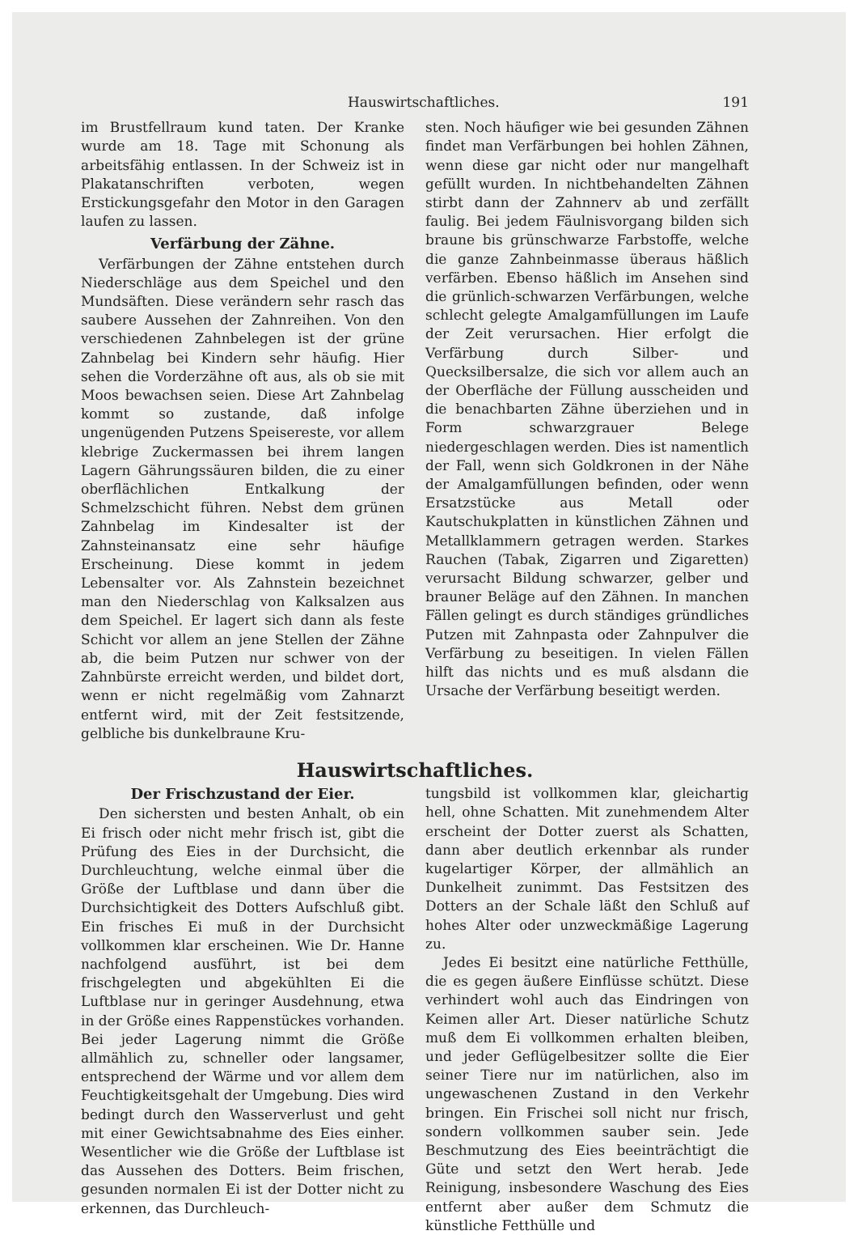Hauswirtschaftliches. 191
im Brustfellraum kund taten. Der Kranke wurde am 18. Tage mit Schonung als arbeitsfähig entlassen. In der Schweiz ist in Plakatanschriften verboten, wegen Erstickungsgefahr den Motor in den Garagen laufen zu lassen.
Verfärbung der Zähne.
Verfärbungen der Zähne entstehen durch Niederschläge aus dem Speichel und den Mundsäften. Diese verändern sehr rasch das saubere Aussehen der Zahnreihen. Von den verschiedenen Zahnbelegen ist der grüne Zahnbelag bei Kindern sehr häufig. Hier sehen die Vorderzähne oft aus, als ob sie mit Moos bewachsen seien. Diese Art Zahnbelag kommt so zustande, daß infolge ungenügenden Putzens Speisereste, vor allem klebrige Zuckermassen bei ihrem langen Lagern Gährungssäuren bilden, die zu einer oberflächlichen Entkalkung der Schmelzschicht führen. Nebst dem grünen Zahnbelag im Kindesalter ist der Zahnsteinansatz eine sehr häufige Erscheinung. Diese kommt in jedem Lebensalter vor. Als Zahnstein bezeichnet man den Niederschlag von Kalksalzen aus dem Speichel. Er lagert sich dann als feste Schicht vor allem an jene Stellen der Zähne ab, die beim Putzen nur schwer von der Zahnbürste erreicht werden, und bildet dort, wenn er nicht regelmäßig vom Zahnarzt entfernt wird, mit der Zeit festsitzende, gelbliche bis dunkelbraune Kru-
sten. Noch häufiger wie bei gesunden Zähnen findet man Verfärbungen bei hohlen Zähnen, wenn diese gar nicht oder nur mangelhaft gefüllt wurden. In nichtbehandelten Zähnen stirbt dann der Zahnnerv ab und zerfällt faulig. Bei jedem Fäulnisvorgang bilden sich braune bis grünschwarze Farbstoffe, welche die ganze Zahnbeinmasse überaus häßlich verfärben. Ebenso häßlich im Ansehen sind die grünlich-schwarzen Verfärbungen, welche schlecht gelegte Amalgamfüllungen im Laufe der Zeit verursachen. Hier erfolgt die Verfärbung durch Silber- und Quecksilbersalze, die sich vor allem auch an der Oberfläche der Füllung ausscheiden und die benachbarten Zähne überziehen und in Form schwarzgrauer Belege niedergeschlagen werden. Dies ist namentlich der Fall, wenn sich Goldkronen in der Nähe der Amalgamfüllungen befinden, oder wenn Ersatzstücke aus Metall oder Kautschukplatten in künstlichen Zähnen und Metallklammern getragen werden. Starkes Rauchen (Tabak, Zigarren und Zigaretten) verursacht Bildung schwarzer, gelber und brauner Beläge auf den Zähnen. In manchen Fällen gelingt es durch ständiges gründliches Putzen mit Zahnpasta oder Zahnpulver die Verfärbung zu beseitigen. In vielen Fällen hilft das nichts und es muß alsdann die Ursache der Verfärbung beseitigt werden.
Hauswirtschaftliches.
Der Frischzustand der Eier.
Den sichersten und besten Anhalt, ob ein Ei frisch oder nicht mehr frisch ist, gibt die Prüfung des Eies in der Durchsicht, die Durchleuchtung, welche einmal über die Größe der Luftblase und dann über die Durchsichtigkeit des Dotters Aufschluß gibt. Ein frisches Ei muß in der Durchsicht vollkommen klar erscheinen. Wie Dr. Hanne nachfolgend ausführt, ist bei dem frischgelegten und abgekühlten Ei die Luftblase nur in geringer Ausdehnung, etwa in der Größe eines Rappenstückes vorhanden. Bei jeder Lagerung nimmt die Größe allmählich zu, schneller oder langsamer, entsprechend der Wärme und vor allem dem Feuchtigkeitsgehalt der Umgebung. Dies wird bedingt durch den Wasserverlust und geht mit einer Gewichtsabnahme des Eies einher. Wesentlicher wie die Größe der Luftblase ist das Aussehen des Dotters. Beim frischen, gesunden normalen Ei ist der Dotter nicht zu erkennen, das Durchleuch-
tungsbild ist vollkommen klar, gleichartig hell, ohne Schatten. Mit zunehmendem Alter erscheint der Dotter zuerst als Schatten, dann aber deutlich erkennbar als runder kugelartiger Körper, der allmählich an Dunkelheit zunimmt. Das Festsitzen des Dotters an der Schale läßt den Schluß auf hohes Alter oder unzweckmäßige Lagerung zu.
Jedes Ei besitzt eine natürliche Fetthülle, die es gegen äußere Einflüsse schützt. Diese verhindert wohl auch das Eindringen von Keimen aller Art. Dieser natürliche Schutz muß dem Ei vollkommen erhalten bleiben, und jeder Geflügelbesitzer sollte die Eier seiner Tiere nur im natürlichen, also im ungewaschenen Zustand in den Verkehr bringen. Ein Frischei soll nicht nur frisch, sondern vollkommen sauber sein. Jede Beschmutzung des Eies beeinträchtigt die Güte und setzt den Wert herab. Jede Reinigung, insbesondere Waschung des Eies entfernt aber außer dem Schmutz die künstliche Fetthülle und